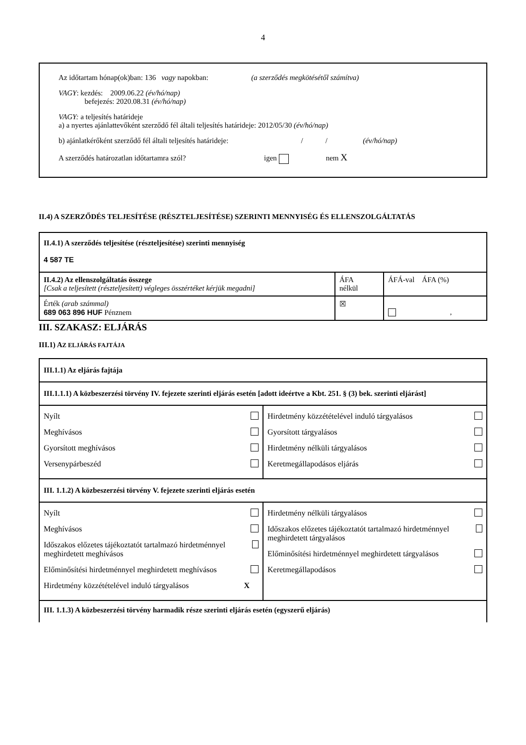4
Az időtartam hónap(ok)ban: 136 vagy napokban: (a szerződés megkötésétől számítva)
VAGY: kezdés: 2009.06.22 (év/hó/nap)
befejezés: 2020.08.31 (év/hó/nap)
VAGY: a teljesítés határideje
a) a nyertes ajánlattevőként szerződő fél általi teljesítés határideje: 2012/05/30 (év/hó/nap)
b) ajánlatkérőként szerződő fél általi teljesítés határideje: / / (év/hó/nap)
A szerződés határozatlan időtartamra szól? igen nem X
II.4) A SZERZŐDÉS TELJESÍTÉSE (RÉSZTELJESÍTÉSE) SZERINTI MENNYISÉG ÉS ELLENSZOLGÁLTATÁS
| II.4.1) A szerződés teljesítése (részteljesítése) szerinti mennyiség 4 587 TE | | |
| II.4.2) Az ellenszolgáltatás összege [Csak a teljesített (részteljesített) végleges összértéket kérjük megadni] | ÁFA nélkül | ÁFÁ-val ÁFA (%) |
| Érték (arab számmal) 689 063 896 HUF Pénznem | ☒ | , |
III. SZAKASZ: ELJÁRÁS
III.1) AZ ELJÁRÁS FAJTÁJA
| III.1.1) Az eljárás fajtája | |
| III.1.1.1) A közbeszerzési törvény IV. fejezete szerinti eljárás esetén [adott ideértve a Kbt. 251. § (3) bek. szerinti eljárást] | |
| Nyílt Meghívásos Gyorsított meghívásos Versenypárbeszéd | Hirdetmény közzétételével induló tárgyalásos Gyorsított tárgyalásos Hirdetmény nélküli tárgyalásos Keretmegállapodásos eljárás |
| III. 1.1.2) A közbeszerzési törvény V. fejezete szerinti eljárás esetén | |
| Nyílt Meghívásos Időszakos előzetes tájékoztatót tartalmazó hirdetménnyel meghirdetett meghívásos Előminősítési hirdetménnyel meghirdetett meghívásos Hirdetmény közzétételével induló tárgyalásos X | Hirdetmény nélküli tárgyalásos Időszakos előzetes tájékoztatót tartalmazó hirdetménnyel meghirdetett tárgyalásos Előminősítési hirdetménnyel meghirdetett tárgyalásos Keretmegállapodásos |
| III. 1.1.3) A közbeszerzési törvény harmadik része szerinti eljárás esetén (egyszerű eljárás) | |